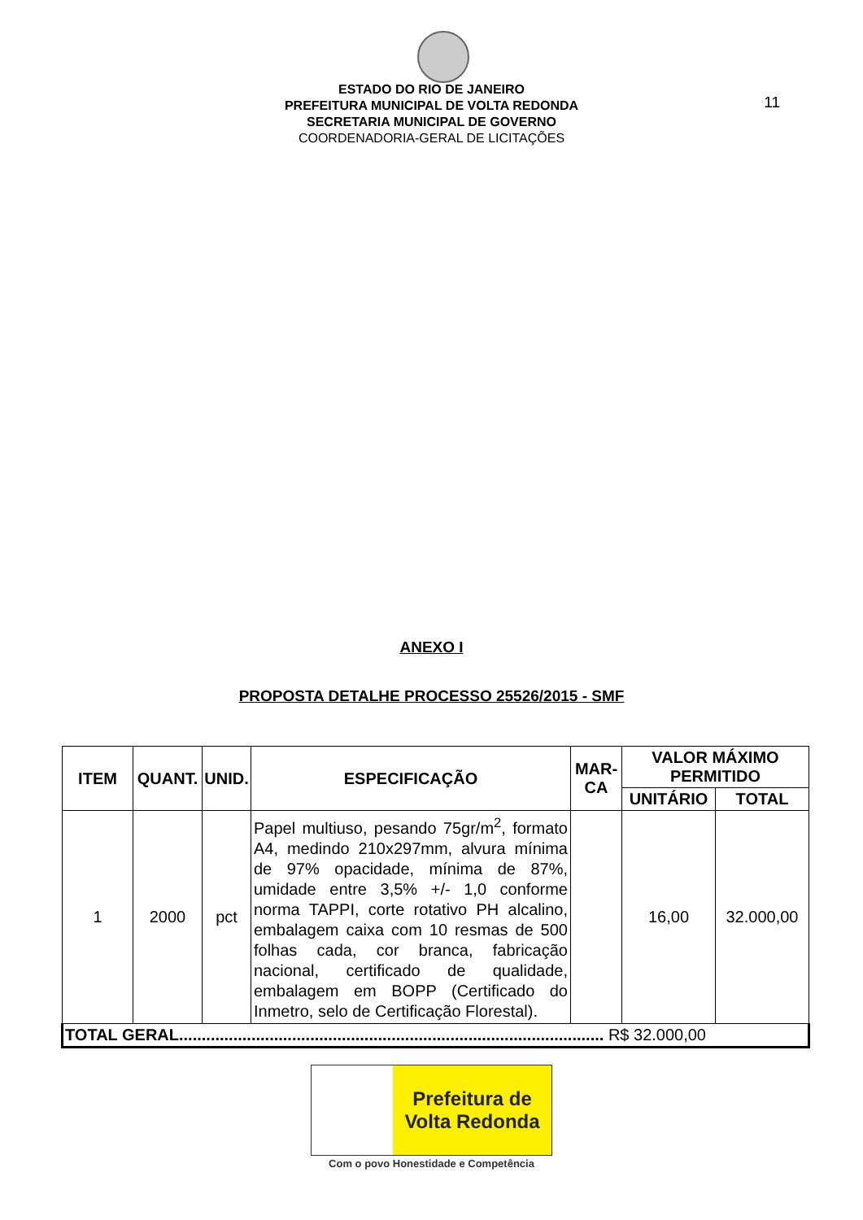ESTADO DO RIO DE JANEIRO
PREFEITURA MUNICIPAL DE VOLTA REDONDA
SECRETARIA MUNICIPAL DE GOVERNO
COORDENADORIA-GERAL DE LICITAÇÕES
11
ANEXO I
PROPOSTA DETALHE PROCESSO 25526/2015 - SMF
| ITEM | QUANT. | UNID. | ESPECIFICAÇÃO | MAR- CA | VALOR MÁXIMO PERMITIDO | |
| --- | --- | --- | --- | --- | --- | --- |
| | | | | | UNITÁRIO | TOTAL |
| 1 | 2000 | pct | Papel multiuso, pesando 75gr/m<sup>2</sup>, formato A4, medindo 210x297mm, alvura mínima de 97% opacidade, mínima de 87%, umidade entre 3,5% +/- 1,0 conforme norma TAPPI, corte rotativo PH alcalino, embalagem caixa com 10 resmas de 500 folhas cada, cor branca, fabricação nacional, certificado de qualidade, embalagem em BOPP (Certificado do Inmetro, selo de Certificação Florestal). | | 16,00 | 32.000,00 |
| TOTAL GERAL.............................................................................................. R$ 32.000,00 | | | | | | |
Prefeitura de
Volta Redonda
Com o povo Honestidade e Competência